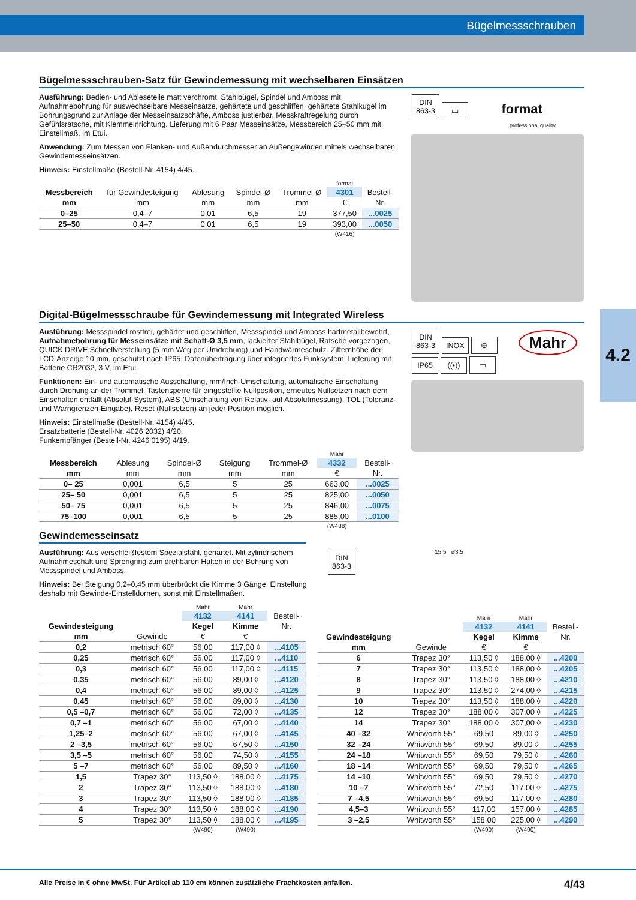Bügelmessschrauben
4.2
Bügelmessschrauben-Satz für Gewindemessung mit wechselbaren Einsätzen
Ausführung: Bedien- und Ableseteile matt verchromt, Stahlbügel, Spindel und Amboss mit Aufnahmebohrung für auswechselbare Messeinsätze, gehärtete und geschliffen, gehärtete Stahlkugel im Bohrungsgrund zur Anlage der Messeinsatzschäfte, Amboss justierbar, Messkraftregelung durch Gefühlsratsche, mit Klemmeinrichtung. Lieferung mit 6 Paar Messeinsätze, Messbereich 25–50 mm mit Einstellmaß, im Etui.
Anwendung: Zum Messen von Flanken- und Außendurchmesser an Außengewinden mittels wechselbaren Gewindemesseinsätzen.
Hinweis: Einstellmaße (Bestell-Nr. 4154) 4/45.
| | | | | | format | |
| --- | --- | --- | --- | --- | --- | --- |
| Messbereich | für Gewindesteigung | Ablesung | Spindel-Ø | Trommel-Ø | 4301 | Bestell- |
| mm | mm | mm | mm | mm | € | Nr. |
| 0–25 | 0,4–7 | 0,01 | 6,5 | 19 | 377,50 | ...0025 |
| 25–50 | 0,4–7 | 0,01 | 6,5 | 19 | 393,00 | ...0050 |
| | | | | | (W416) | |
DIN
863-3 ▭ format
professional quality
Digital-Bügelmessschraube für Gewindemessung mit Integrated Wireless
Ausführung: Messspindel rostfrei, gehärtet und geschliffen, Messspindel und Amboss hartmetallbewehrt, Aufnahmebohrung für Messeinsätze mit Schaft-Ø 3,5 mm, lackierter Stahlbügel, Ratsche vorgezogen, QUICK DRIVE Schnellverstellung (5 mm Weg per Umdrehung) und Handwärmeschutz. Ziffernhöhe der LCD-Anzeige 10 mm, geschützt nach IP65, Datenübertragung über integriertes Funksystem. Lieferung mit Batterie CR2032, 3 V, im Etui.
Funktionen: Ein- und automatische Ausschaltung, mm/Inch-Umschaltung, automatische Einschaltung durch Drehung an der Trommel, Tastensperre für eingestellte Nullposition, erneutes Nullsetzen nach dem Einschalten entfällt (Absolut-System), ABS (Umschaltung von Relativ- auf Absolutmessung), TOL (Toleranz- und Warngrenzen-Eingabe), Reset (Nullsetzen) an jeder Position möglich.
Hinweis: Einstellmaße (Bestell-Nr. 4154) 4/45.
Ersatzbatterie (Bestell-Nr. 4026 2032) 4/20.
Funkempfänger (Bestell-Nr. 4246 0195) 4/19.
| | | | | | Mahr | |
| --- | --- | --- | --- | --- | --- | --- |
| Messbereich | Ablesung | Spindel-Ø | Steigung | Trommel-Ø | 4332 | Bestell- |
| mm | mm | mm | mm | mm | € | Nr. |
| 0– 25 | 0,001 | 6,5 | 5 | 25 | 663,00 | ...0025 |
| 25– 50 | 0,001 | 6,5 | 5 | 25 | 825,00 | ...0050 |
| 50– 75 | 0,001 | 6,5 | 5 | 25 | 846,00 | ...0075 |
| 75–100 | 0,001 | 6,5 | 5 | 25 | 885,00 | ...0100 |
| | | | | | (W488) | |
DIN
863-3 INOX ⊕ Mahr
IP65 ((•)) ▭
Gewindemesseinsatz
Ausführung: Aus verschleißfestem Spezialstahl, gehärtet. Mit zylindrischem Aufnahmeschaft und Sprengring zum drehbaren Halten in der Bohrung von Messspindel und Amboss.
Hinweis: Bei Steigung 0,2–0,45 mm überbrückt die Kimme 3 Gänge. Einstellung deshalb mit Gewinde-Einstelldornen, sonst mit Einstellmaßen.
DIN
863-3
15,5 ø3,5
| | | Mahr | Mahr | |
| --- | --- | --- | --- | --- |
| | | 4132 | 4141 | Bestell- |
| Gewindesteigung | | Kegel | Kimme | Nr. |
| mm | Gewinde | € | € | |
| 0,2 | metrisch 60° | 56,00 | 117,00 ◊ | ...4105 |
| 0,25 | metrisch 60° | 56,00 | 117,00 ◊ | ...4110 |
| 0,3 | metrisch 60° | 56,00 | 117,00 ◊ | ...4115 |
| 0,35 | metrisch 60° | 56,00 | 89,00 ◊ | ...4120 |
| 0,4 | metrisch 60° | 56,00 | 89,00 ◊ | ...4125 |
| 0,45 | metrisch 60° | 56,00 | 89,00 ◊ | ...4130 |
| 0,5 –0,7 | metrisch 60° | 56,00 | 72,00 ◊ | ...4135 |
| 0,7 –1 | metrisch 60° | 56,00 | 67,00 ◊ | ...4140 |
| 1,25–2 | metrisch 60° | 56,00 | 67,00 ◊ | ...4145 |
| 2 –3,5 | metrisch 60° | 56,00 | 67,50 ◊ | ...4150 |
| 3,5 –5 | metrisch 60° | 56,00 | 74,50 ◊ | ...4155 |
| 5 –7 | metrisch 60° | 56,00 | 89,50 ◊ | ...4160 |
| 1,5 | Trapez 30° | 113,50 ◊ | 188,00 ◊ | ...4175 |
| 2 | Trapez 30° | 113,50 ◊ | 188,00 ◊ | ...4180 |
| 3 | Trapez 30° | 113,50 ◊ | 188,00 ◊ | ...4185 |
| 4 | Trapez 30° | 113,50 ◊ | 188,00 ◊ | ...4190 |
| 5 | Trapez 30° | 113,50 ◊ | 188,00 ◊ | ...4195 |
| | | (W490) | (W490) | |
| | | Mahr | Mahr | |
| --- | --- | --- | --- | --- |
| | | 4132 | 4141 | Bestell- |
| Gewindesteigung | | Kegel | Kimme | Nr. |
| mm | Gewinde | € | € | |
| 6 | Trapez 30° | 113,50 ◊ | 188,00 ◊ | ...4200 |
| 7 | Trapez 30° | 113,50 ◊ | 188,00 ◊ | ...4205 |
| 8 | Trapez 30° | 113,50 ◊ | 188,00 ◊ | ...4210 |
| 9 | Trapez 30° | 113,50 ◊ | 274,00 ◊ | ...4215 |
| 10 | Trapez 30° | 113,50 ◊ | 188,00 ◊ | ...4220 |
| 12 | Trapez 30° | 188,00 ◊ | 307,00 ◊ | ...4225 |
| 14 | Trapez 30° | 188,00 ◊ | 307,00 ◊ | ...4230 |
| 40 –32 | Whitworth 55° | 69,50 | 89,00 ◊ | ...4250 |
| 32 –24 | Whitworth 55° | 69,50 | 89,00 ◊ | ...4255 |
| 24 –18 | Whitworth 55° | 69,50 | 79,50 ◊ | ...4260 |
| 18 –14 | Whitworth 55° | 69,50 | 79,50 ◊ | ...4265 |
| 14 –10 | Whitworth 55° | 69,50 | 79,50 ◊ | ...4270 |
| 10 –7 | Whitworth 55° | 72,50 | 117,00 ◊ | ...4275 |
| 7 –4,5 | Whitworth 55° | 69,50 | 117,00 ◊ | ...4280 |
| 4,5–3 | Whitworth 55° | 117,00 | 157,00 ◊ | ...4285 |
| 3 –2,5 | Whitworth 55° | 158,00 | 225,00 ◊ | ...4290 |
| | | (W490) | (W490) | |
Alle Preise in € ohne MwSt. Für Artikel ab 110 cm können zusätzliche Frachtkosten anfallen. 4/43